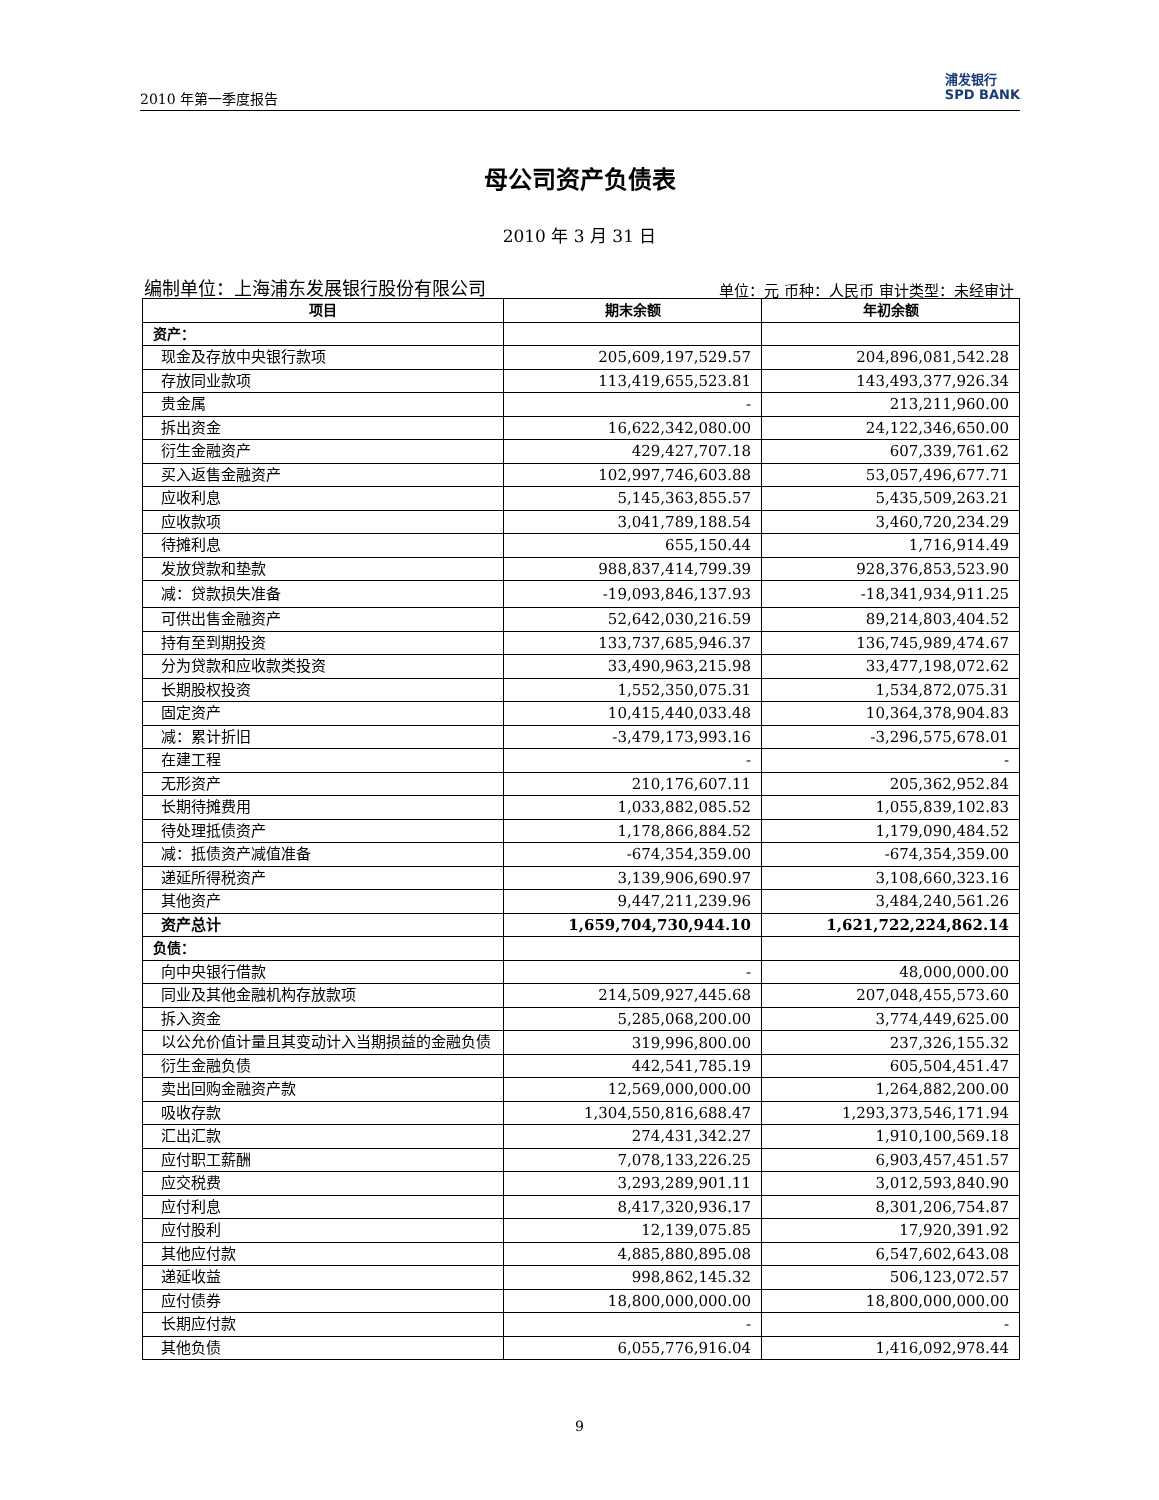2010 年第一季度报告 浦发银行
SPD BANK
母公司资产负债表
2010 年 3 月 31 日
编制单位：上海浦东发展银行股份有限公司 单位：元 币种：人民币 审计类型：未经审计
| 项目 | 期末余额 | 年初余额 |
| --- | --- | --- |
| 资产： | | |
| 现金及存放中央银行款项 | 205,609,197,529.57 | 204,896,081,542.28 |
| 存放同业款项 | 113,419,655,523.81 | 143,493,377,926.34 |
| 贵金属 | - | 213,211,960.00 |
| 拆出资金 | 16,622,342,080.00 | 24,122,346,650.00 |
| 衍生金融资产 | 429,427,707.18 | 607,339,761.62 |
| 买入返售金融资产 | 102,997,746,603.88 | 53,057,496,677.71 |
| 应收利息 | 5,145,363,855.57 | 5,435,509,263.21 |
| 应收款项 | 3,041,789,188.54 | 3,460,720,234.29 |
| 待摊利息 | 655,150.44 | 1,716,914.49 |
| 发放贷款和垫款 | 988,837,414,799.39 | 928,376,853,523.90 |
| 减：贷款损失准备 | -19,093,846,137.93 | -18,341,934,911.25 |
| 可供出售金融资产 | 52,642,030,216.59 | 89,214,803,404.52 |
| 持有至到期投资 | 133,737,685,946.37 | 136,745,989,474.67 |
| 分为贷款和应收款类投资 | 33,490,963,215.98 | 33,477,198,072.62 |
| 长期股权投资 | 1,552,350,075.31 | 1,534,872,075.31 |
| 固定资产 | 10,415,440,033.48 | 10,364,378,904.83 |
| 减：累计折旧 | -3,479,173,993.16 | -3,296,575,678.01 |
| 在建工程 | - | - |
| 无形资产 | 210,176,607.11 | 205,362,952.84 |
| 长期待摊费用 | 1,033,882,085.52 | 1,055,839,102.83 |
| 待处理抵债资产 | 1,178,866,884.52 | 1,179,090,484.52 |
| 减：抵债资产减值准备 | -674,354,359.00 | -674,354,359.00 |
| 递延所得税资产 | 3,139,906,690.97 | 3,108,660,323.16 |
| 其他资产 | 9,447,211,239.96 | 3,484,240,561.26 |
| 资产总计 | 1,659,704,730,944.10 | 1,621,722,224,862.14 |
| 负债： | | |
| 向中央银行借款 | - | 48,000,000.00 |
| 同业及其他金融机构存放款项 | 214,509,927,445.68 | 207,048,455,573.60 |
| 拆入资金 | 5,285,068,200.00 | 3,774,449,625.00 |
| 以公允价值计量且其变动计入当期损益的金融负债 | 319,996,800.00 | 237,326,155.32 |
| 衍生金融负债 | 442,541,785.19 | 605,504,451.47 |
| 卖出回购金融资产款 | 12,569,000,000.00 | 1,264,882,200.00 |
| 吸收存款 | 1,304,550,816,688.47 | 1,293,373,546,171.94 |
| 汇出汇款 | 274,431,342.27 | 1,910,100,569.18 |
| 应付职工薪酬 | 7,078,133,226.25 | 6,903,457,451.57 |
| 应交税费 | 3,293,289,901.11 | 3,012,593,840.90 |
| 应付利息 | 8,417,320,936.17 | 8,301,206,754.87 |
| 应付股利 | 12,139,075.85 | 17,920,391.92 |
| 其他应付款 | 4,885,880,895.08 | 6,547,602,643.08 |
| 递延收益 | 998,862,145.32 | 506,123,072.57 |
| 应付债券 | 18,800,000,000.00 | 18,800,000,000.00 |
| 长期应付款 | - | - |
| 其他负债 | 6,055,776,916.04 | 1,416,092,978.44 |
9